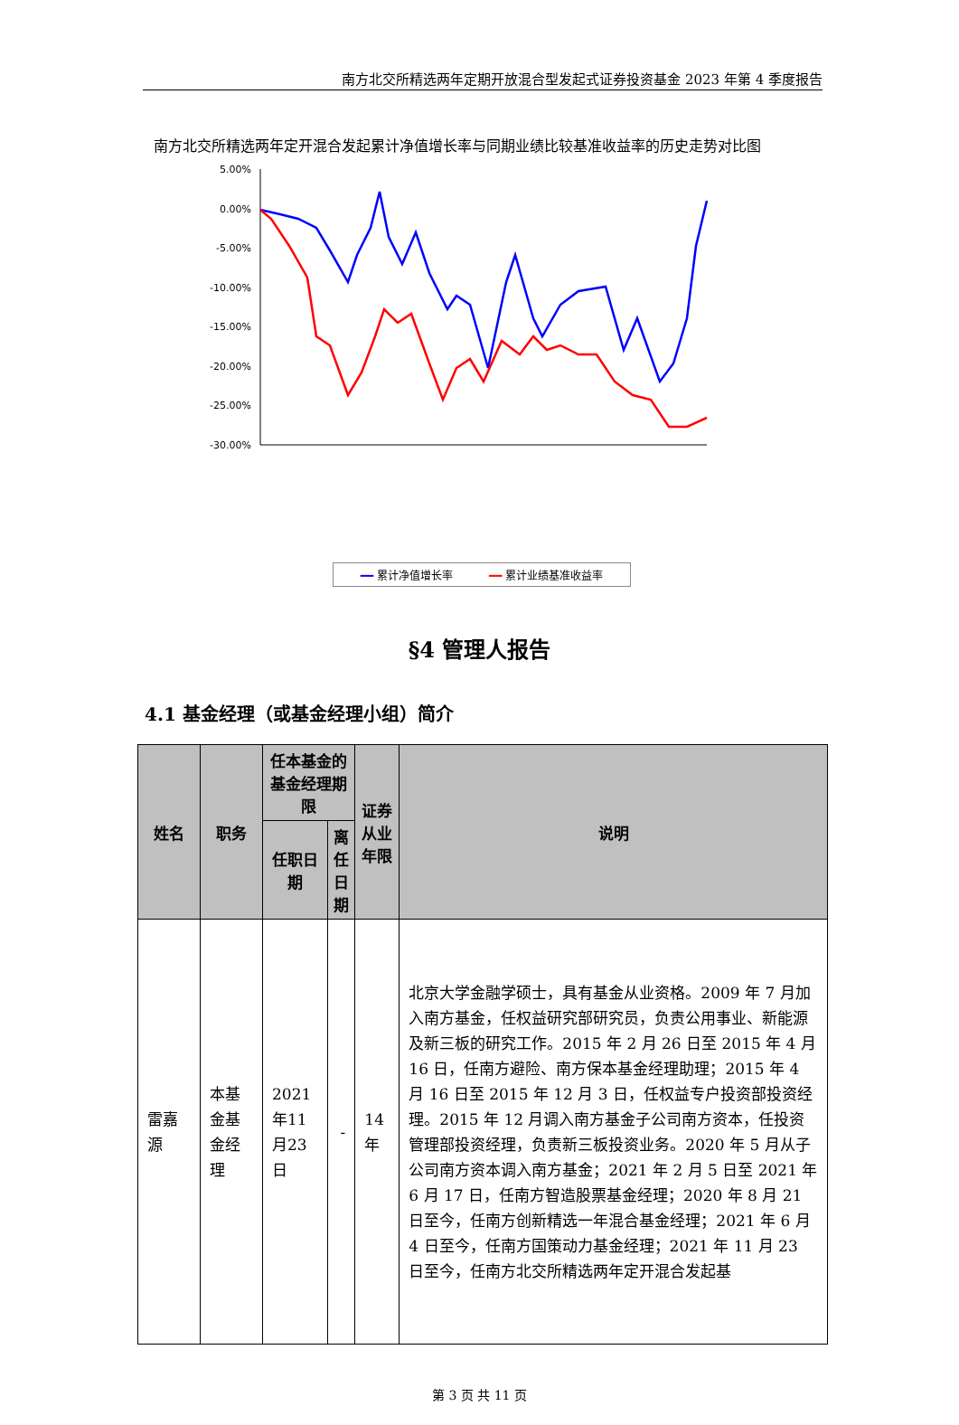南方北交所精选两年定期开放混合型发起式证券投资基金 2023 年第 4 季度报告
南方北交所精选两年定开混合发起累计净值增长率与同期业绩比较基准收益率的历史走势对比图
5.00%
0.00%
-5.00%
-10.00%
-15.00%
-20.00%
-25.00%
-30.00%
━━ 累计净值增长率 ━━ 累计业绩基准收益率
§4 管理人报告
4.1 基金经理（或基金经理小组）简介
| 姓名 | 职务 | 任本基金的基金经理期限 | | 证券从业年限 | 说明 |
| --- | --- | --- | --- | --- | --- |
| | | 任职日期 | 离任日期 | | |
| 雷嘉源 | 本基金基金经理 | 2021年11月23日 | - | 14年 | 北京大学金融学硕士，具有基金从业资格。2009 年 7 月加入南方基金，任权益研究部研究员，负责公用事业、新能源及新三板的研究工作。2015 年 2 月 26 日至 2015 年 4 月 16 日，任南方避险、南方保本基金经理助理；2015 年 4 月 16 日至 2015 年 12 月 3 日，任权益专户投资部投资经理。2015 年 12 月调入南方基金子公司南方资本，任投资管理部投资经理，负责新三板投资业务。2020 年 5 月从子公司南方资本调入南方基金；2021 年 2 月 5 日至 2021 年 6 月 17 日，任南方智造股票基金经理；2020 年 8 月 21 日至今，任南方创新精选一年混合基金经理；2021 年 6 月 4 日至今，任南方国策动力基金经理；2021 年 11 月 23 日至今，任南方北交所精选两年定开混合发起基 |
第 3 页 共 11 页